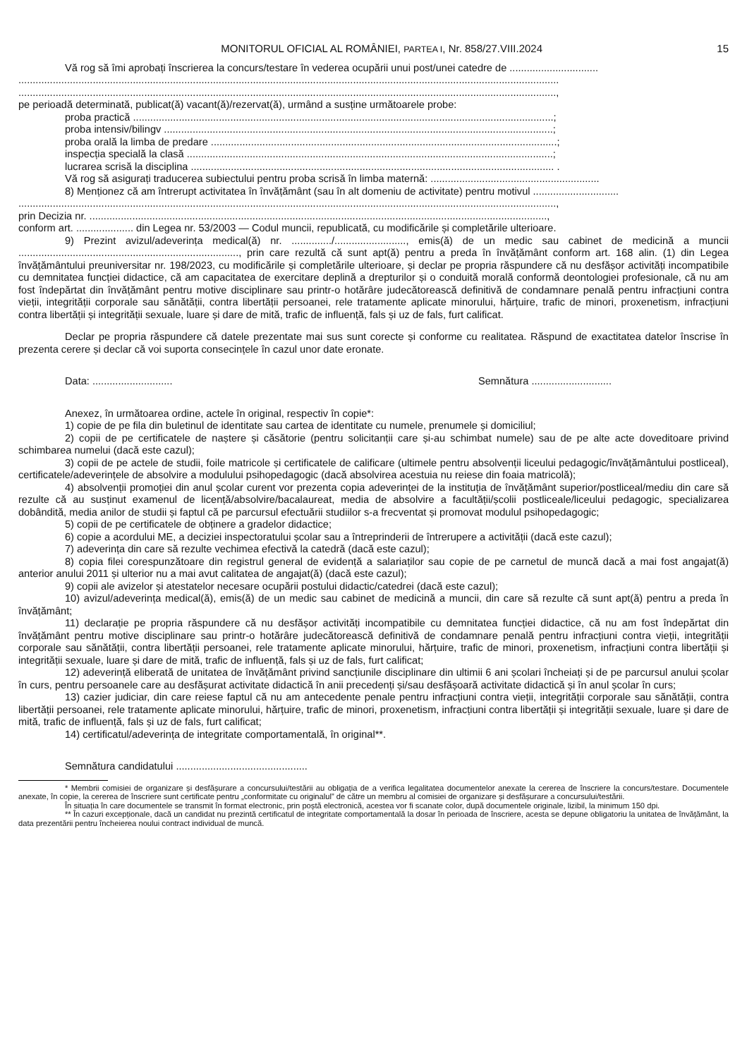MONITORUL OFICIAL AL ROMÂNIEI, PARTEA I, Nr. 858/27.VIII.2024 15
Vă rog să îmi aprobați înscrierea la concurs/testare în vederea ocupării unui post/unei catedre de ...............................
.............................................................................................................................................................................................
............................................................................................................................................................................................,
pe perioadă determinată, publicat(ă) vacant(ă)/rezervat(ă), urmând a susține următoarele probe:
proba practică ...................................................................................................................................................;
proba intensiv/bilingv ........................................................................................................................................;
proba orală la limba de predare .........................................................................................................................;
inspecția specială la clasă ................................................................................................................................;
lucrarea scrisă la disciplina ............................................................................................................................... .
Vă rog să asigurați traducerea subiectului pentru proba scrisă în limba maternă: ...........................................................
8) Menționez că am întrerupt activitatea în învățământ (sau în alt domeniu de activitate) pentru motivul ..............................
............................................................................................................................................................................................,
prin Decizia nr. ................................................................................................................................................................,
conform art. .................... din Legea nr. 53/2003 — Codul muncii, republicată, cu modificările și completările ulterioare.
9) Prezint avizul/adeverința medical(ă) nr. ............../........................., emis(ă) de un medic sau cabinet de medicină a muncii ............................................................................., prin care rezultă că sunt apt(ă) pentru a preda în învățământ conform art. 168 alin. (1) din Legea învățământului preuniversitar nr. 198/2023, cu modificările și completările ulterioare, și declar pe propria răspundere că nu desfășor activități incompatibile cu demnitatea funcției didactice, că am capacitatea de exercitare deplină a drepturilor și o conduită morală conformă deontologiei profesionale, că nu am fost îndepărtat din învățământ pentru motive disciplinare sau printr-o hotărâre judecătorească definitivă de condamnare penală pentru infracțiuni contra vieții, integrității corporale sau sănătății, contra libertății persoanei, rele tratamente aplicate minorului, hărțuire, trafic de minori, proxenetism, infracțiuni contra libertății și integrității sexuale, luare și dare de mită, trafic de influență, fals și uz de fals, furt calificat.
Declar pe propria răspundere că datele prezentate mai sus sunt corecte și conforme cu realitatea. Răspund de exactitatea datelor înscrise în prezenta cerere și declar că voi suporta consecințele în cazul unor date eronate.
Data: ............................ Semnătura ............................
Anexez, în următoarea ordine, actele în original, respectiv în copie*:
1) copie de pe fila din buletinul de identitate sau cartea de identitate cu numele, prenumele și domiciliul;
2) copii de pe certificatele de naștere și căsătorie (pentru solicitanții care și-au schimbat numele) sau de pe alte acte doveditoare privind schimbarea numelui (dacă este cazul);
3) copii de pe actele de studii, foile matricole și certificatele de calificare (ultimele pentru absolvenții liceului pedagogic/învățământului postliceal), certificatele/adeverințele de absolvire a modulului psihopedagogic (dacă absolvirea acestuia nu reiese din foaia matricolă);
4) absolvenții promoției din anul școlar curent vor prezenta copia adeverinței de la instituția de învățământ superior/postliceal/mediu din care să rezulte că au susținut examenul de licență/absolvire/bacalaureat, media de absolvire a facultății/școlii postliceale/liceului pedagogic, specializarea dobândită, media anilor de studii și faptul că pe parcursul efectuării studiilor s-a frecventat și promovat modulul psihopedagogic;
5) copii de pe certificatele de obținere a gradelor didactice;
6) copie a acordului ME, a deciziei inspectoratului școlar sau a întreprinderii de întrerupere a activității (dacă este cazul);
7) adeverința din care să rezulte vechimea efectivă la catedră (dacă este cazul);
8) copia filei corespunzătoare din registrul general de evidență a salariaților sau copie de pe carnetul de muncă dacă a mai fost angajat(ă) anterior anului 2011 și ulterior nu a mai avut calitatea de angajat(ă) (dacă este cazul);
9) copii ale avizelor și atestatelor necesare ocupării postului didactic/catedrei (dacă este cazul);
10) avizul/adeverința medical(ă), emis(ă) de un medic sau cabinet de medicină a muncii, din care să rezulte că sunt apt(ă) pentru a preda în învățământ;
11) declarație pe propria răspundere că nu desfășor activități incompatibile cu demnitatea funcției didactice, că nu am fost îndepărtat din învățământ pentru motive disciplinare sau printr-o hotărâre judecătorească definitivă de condamnare penală pentru infracțiuni contra vieții, integrității corporale sau sănătății, contra libertății persoanei, rele tratamente aplicate minorului, hărțuire, trafic de minori, proxenetism, infracțiuni contra libertății și integrității sexuale, luare și dare de mită, trafic de influență, fals și uz de fals, furt calificat;
12) adeverință eliberată de unitatea de învățământ privind sancțiunile disciplinare din ultimii 6 ani școlari încheiați și de pe parcursul anului școlar în curs, pentru persoanele care au desfășurat activitate didactică în anii precedenți și/sau desfășoară activitate didactică și în anul școlar în curs;
13) cazier judiciar, din care reiese faptul că nu am antecedente penale pentru infracțiuni contra vieții, integrității corporale sau sănătății, contra libertății persoanei, rele tratamente aplicate minorului, hărțuire, trafic de minori, proxenetism, infracțiuni contra libertății și integrității sexuale, luare și dare de mită, trafic de influență, fals și uz de fals, furt calificat;
14) certificatul/adeverința de integritate comportamentală, în original**.
Semnătura candidatului ..............................................
* Membrii comisiei de organizare și desfășurare a concursului/testării au obligația de a verifica legalitatea documentelor anexate la cererea de înscriere la concurs/testare. Documentele anexate, în copie, la cererea de înscriere sunt certificate pentru „conformitate cu originalul” de către un membru al comisiei de organizare și desfășurare a concursului/testării.
În situația în care documentele se transmit în format electronic, prin poștă electronică, acestea vor fi scanate color, după documentele originale, lizibil, la minimum 150 dpi.
** În cazuri excepționale, dacă un candidat nu prezintă certificatul de integritate comportamentală la dosar în perioada de înscriere, acesta se depune obligatoriu la unitatea de învățământ, la data prezentării pentru încheierea noului contract individual de muncă.